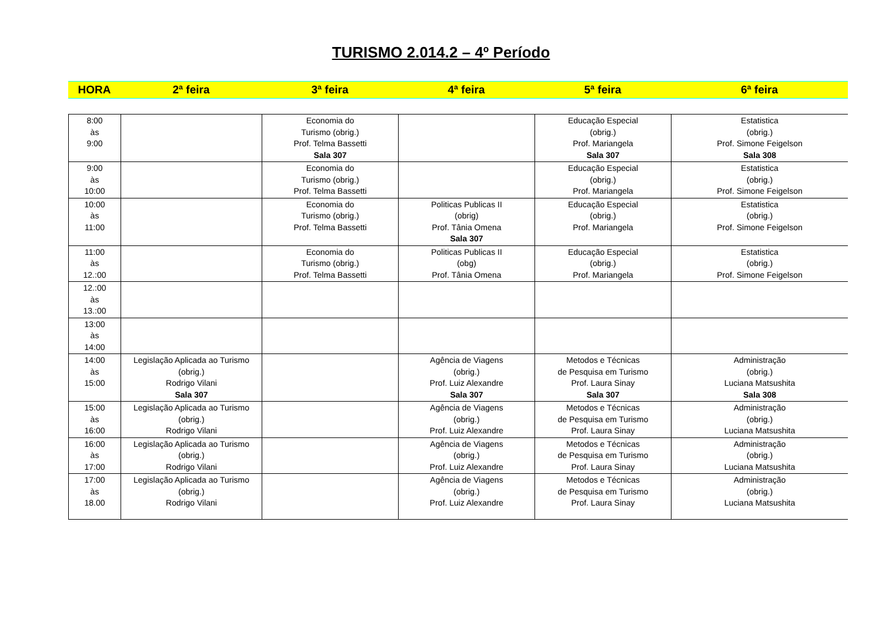TURISMO 2.014.2 – 4º Período
| HORA | 2ª feira | 3ª feira | 4ª feira | 5ª feira | 6ª feira |
| 8:00 às 9:00 | | Economia do Turismo (obrig.) Prof. Telma Bassetti Sala 307 | | Educação Especial (obrig.) Prof. Mariangela Sala 307 | Estatistica (obrig.) Prof. Simone Feigelson Sala 308 |
| 9:00 às 10:00 | | Economia do Turismo (obrig.) Prof. Telma Bassetti | | Educação Especial (obrig.) Prof. Mariangela | Estatistica (obrig.) Prof. Simone Feigelson |
| 10:00 às 11:00 | | Economia do Turismo (obrig.) Prof. Telma Bassetti | Politicas Publicas II (obrig) Prof. Tânia Omena Sala 307 | Educação Especial (obrig.) Prof. Mariangela | Estatistica (obrig.) Prof. Simone Feigelson |
| 11:00 às 12.:00 | | Economia do Turismo (obrig.) Prof. Telma Bassetti | Politicas Publicas II (obg) Prof. Tânia Omena | Educação Especial (obrig.) Prof. Mariangela | Estatistica (obrig.) Prof. Simone Feigelson |
| 12.:00 às 13.:00 | | | | | |
| 13:00 às 14:00 | | | | | |
| 14:00 às 15:00 | Legislação Aplicada ao Turismo (obrig.) Rodrigo Vilani Sala 307 | | Agência de Viagens (obrig.) Prof. Luiz Alexandre Sala 307 | Metodos e Técnicas de Pesquisa em Turismo Prof. Laura Sinay Sala 307 | Administração (obrig.) Luciana Matsushita Sala 308 |
| 15:00 às 16:00 | Legislação Aplicada ao Turismo (obrig.) Rodrigo Vilani | | Agência de Viagens (obrig.) Prof. Luiz Alexandre | Metodos e Técnicas de Pesquisa em Turismo Prof. Laura Sinay | Administração (obrig.) Luciana Matsushita |
| 16:00 às 17:00 | Legislação Aplicada ao Turismo (obrig.) Rodrigo Vilani | | Agência de Viagens (obrig.) Prof. Luiz Alexandre | Metodos e Técnicas de Pesquisa em Turismo Prof. Laura Sinay | Administração (obrig.) Luciana Matsushita |
| 17:00 às 18.00 | Legislação Aplicada ao Turismo (obrig.) Rodrigo Vilani | | Agência de Viagens (obrig.) Prof. Luiz Alexandre | Metodos e Técnicas de Pesquisa em Turismo Prof. Laura Sinay | Administração (obrig.) Luciana Matsushita |